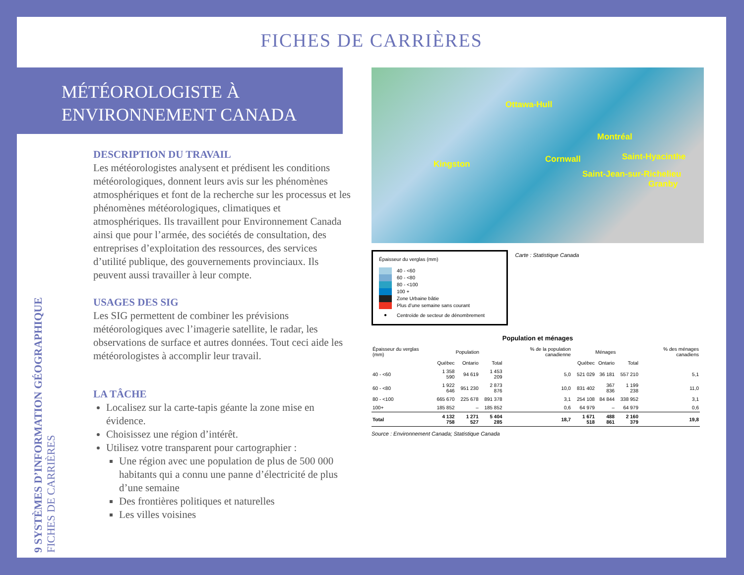FICHES DE CARRIÈRES
MÉTÉOROLOGISTE À
ENVIRONNEMENT CANADA
9 SYSTÈMES D’INFORMATION GÉOGRAPHIQUE
FICHES DE CARRIÈRES
DESCRIPTION DU TRAVAIL
Les météorologistes analysent et prédisent les conditions météorologiques, donnent leurs avis sur les phénomènes atmosphériques et font de la recherche sur les processus et les phénomènes météorologiques, climatiques et atmosphériques. Ils travaillent pour Environnement Canada ainsi que pour l’armée, des sociétés de consultation, des entreprises d’exploitation des ressources, des services d’utilité publique, des gouvernements provinciaux. Ils peuvent aussi travailler à leur compte.
USAGES DES SIG
Les SIG permettent de combiner les prévisions météorologiques avec l’imagerie satellite, le radar, les observations de surface et autres données. Tout ceci aide les météorologistes à accomplir leur travail.
LA TÂCHE
Localisez sur la carte-tapis géante la zone mise en évidence.
Choisissez une région d’intérêt.
Utilisez votre transparent pour cartographier :
Une région avec une population de plus de 500 000 habitants qui a connu une panne d’électricité de plus d’une semaine
Des frontières politiques et naturelles
Les villes voisines
Ottawa-Hull
Montréal
Cornwall Saint-Hyacinthe
Kingston
Saint-Jean-sur-Richelieu
Granby
Épaisseur du verglas (mm)
40 - <60
60 - <80
80 - <100
100 +
Zone Urbaine bâtie
Plus d’une semaine sans courant
● Centroïde de secteur de dénombrement
Carte : Statistique Canada
Population et ménages
| Épaisseur du verglas (mm) | Population | | | % de la population canadienne | Ménages | | | % des ménages canadiens |
| --- | --- | --- | --- | --- | --- | --- | --- | --- |
| | Québec | Ontario | Total | | Québec | Ontario | Total | |
| 40 - <60 | 1 358 590 | 94 619 | 1 453 209 | 5,0 | 521 029 | 36 181 | 557 210 | 5,1 |
| 60 - <80 | 1 922 646 | 951 230 | 2 873 876 | 10,0 | 831 402 | 367 836 | 1 199 238 | 11,0 |
| 80 - <100 | 665 670 | 225 678 | 891 378 | 3,1 | 254 108 | 84 844 | 338 952 | 3,1 |
| 100+ | 185 852 | – | 185 852 | 0,6 | 64 979 | – | 64 979 | 0,6 |
| Total | 4 132 758 | 1 271 527 | 5 404 285 | 18,7 | 1 671 518 | 488 861 | 2 160 379 | 19,8 |
Source : Environnement Canada; Statistique Canada